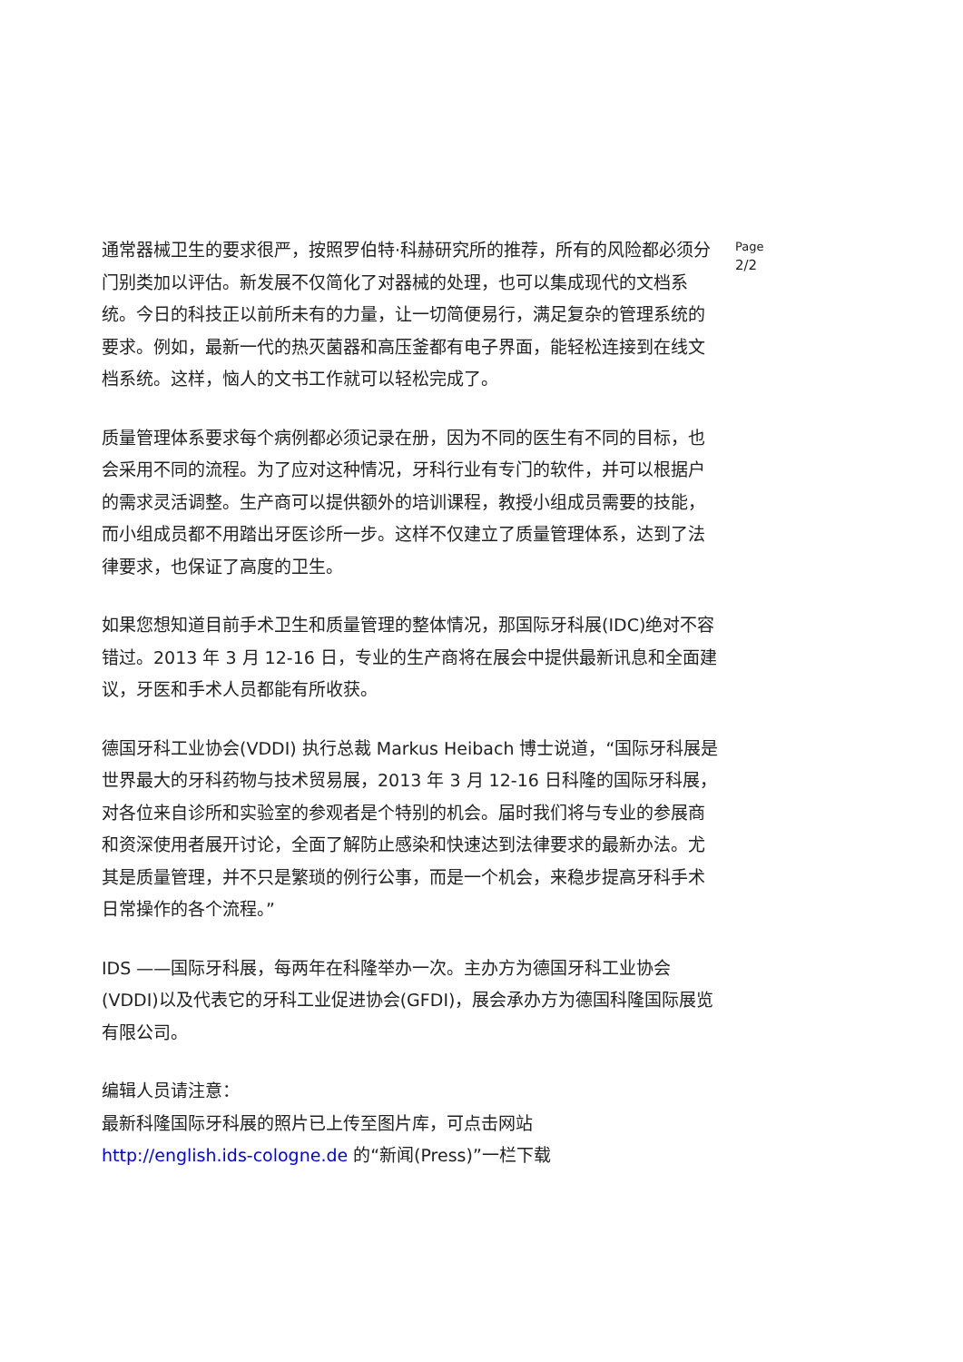通常器械卫生的要求很严，按照罗伯特·科赫研究所的推荐，所有的风险都必须分门别类加以评估。新发展不仅简化了对器械的处理，也可以集成现代的文档系统。今日的科技正以前所未有的力量，让一切简便易行，满足复杂的管理系统的要求。例如，最新一代的热灭菌器和高压釜都有电子界面，能轻松连接到在线文档系统。这样，恼人的文书工作就可以轻松完成了。
质量管理体系要求每个病例都必须记录在册，因为不同的医生有不同的目标，也会采用不同的流程。为了应对这种情况，牙科行业有专门的软件，并可以根据户的需求灵活调整。生产商可以提供额外的培训课程，教授小组成员需要的技能，而小组成员都不用踏出牙医诊所一步。这样不仅建立了质量管理体系，达到了法律要求，也保证了高度的卫生。
如果您想知道目前手术卫生和质量管理的整体情况，那国际牙科展(IDC)绝对不容错过。2013 年 3 月 12-16 日，专业的生产商将在展会中提供最新讯息和全面建议，牙医和手术人员都能有所收获。
德国牙科工业协会(VDDI) 执行总裁 Markus Heibach 博士说道，“国际牙科展是世界最大的牙科药物与技术贸易展，2013 年 3 月 12-16 日科隆的国际牙科展，对各位来自诊所和实验室的参观者是个特别的机会。届时我们将与专业的参展商和资深使用者展开讨论，全面了解防止感染和快速达到法律要求的最新办法。尤其是质量管理，并不只是繁琐的例行公事，而是一个机会，来稳步提高牙科手术日常操作的各个流程。”
IDS ——国际牙科展，每两年在科隆举办一次。主办方为德国牙科工业协会(VDDI)以及代表它的牙科工业促进协会(GFDI)，展会承办方为德国科隆国际展览有限公司。
编辑人员请注意：
最新科隆国际牙科展的照片已上传至图片库，可点击网站
http://english.ids-cologne.de 的“新闻(Press)”一栏下载
Page
2/2